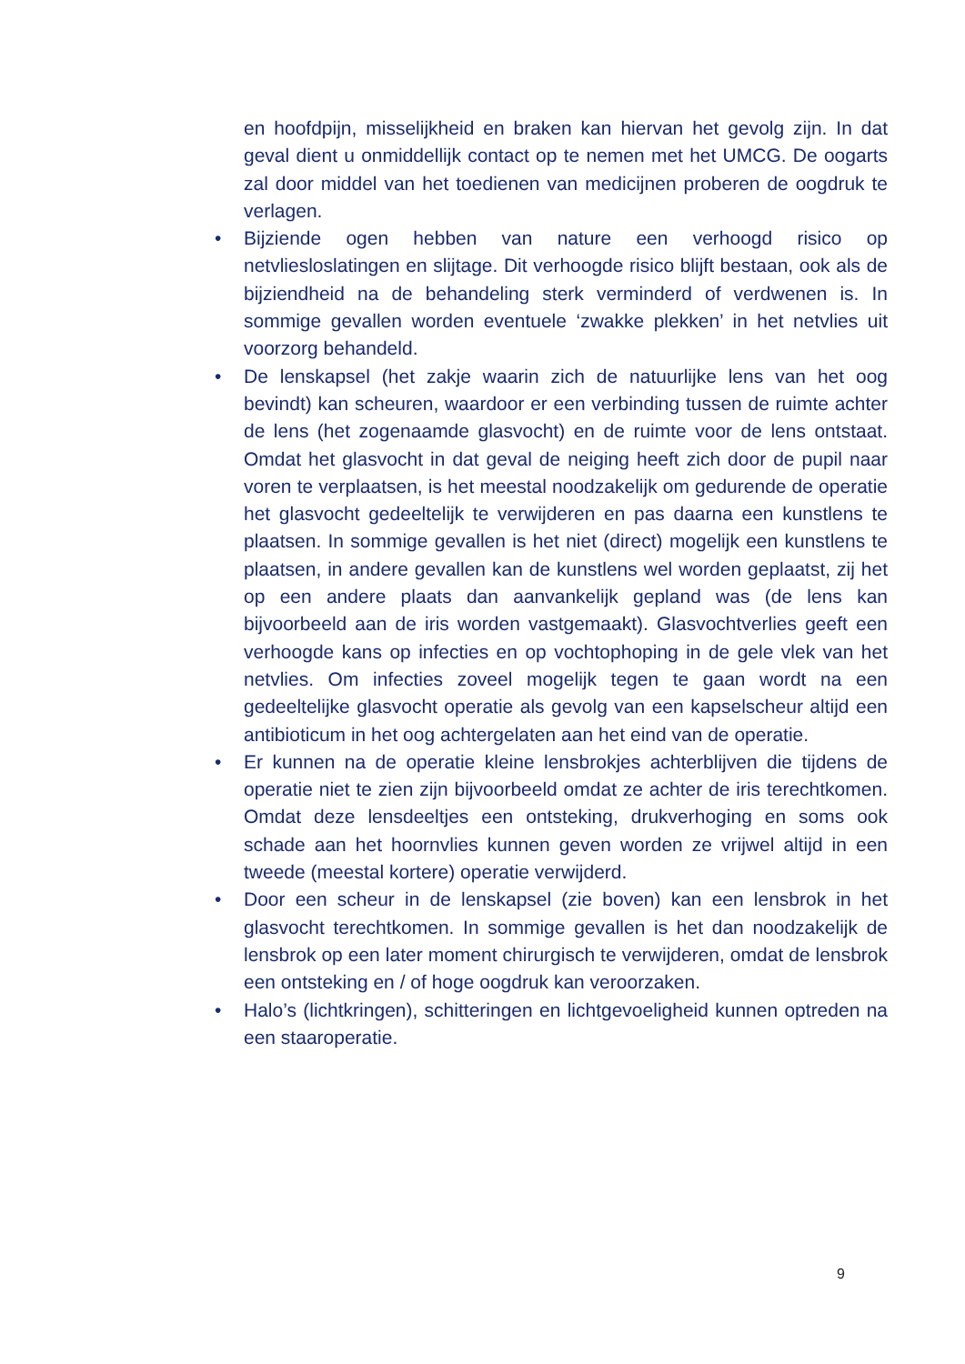en hoofdpijn, misselijkheid en braken kan hiervan het gevolg zijn. In dat geval dient u onmiddellijk contact op te nemen met het UMCG. De oogarts zal door middel van het toedienen van medicijnen proberen de oogdruk te verlagen.
• Bijziende ogen hebben van nature een verhoogd risico op netvliesloslatingen en slijtage. Dit verhoogde risico blijft bestaan, ook als de bijziendheid na de behandeling sterk verminderd of verdwenen is. In sommige gevallen worden eventuele ‘zwakke plekken’ in het netvlies uit voorzorg behandeld.
• De lenskapsel (het zakje waarin zich de natuurlijke lens van het oog bevindt) kan scheuren, waardoor er een verbinding tussen de ruimte achter de lens (het zogenaamde glasvocht) en de ruimte voor de lens ontstaat. Omdat het glasvocht in dat geval de neiging heeft zich door de pupil naar voren te verplaatsen, is het meestal noodzakelijk om gedurende de operatie het glasvocht gedeeltelijk te verwijderen en pas daarna een kunstlens te plaatsen. In sommige gevallen is het niet (direct) mogelijk een kunstlens te plaatsen, in andere gevallen kan de kunstlens wel worden geplaatst, zij het op een andere plaats dan aanvankelijk gepland was (de lens kan bijvoorbeeld aan de iris worden vastgemaakt). Glasvochtverlies geeft een verhoogde kans op infecties en op vochtophoping in de gele vlek van het netvlies. Om infecties zoveel mogelijk tegen te gaan wordt na een gedeeltelijke glasvocht operatie als gevolg van een kapselscheur altijd een antibioticum in het oog achtergelaten aan het eind van de operatie.
• Er kunnen na de operatie kleine lensbrokjes achterblijven die tijdens de operatie niet te zien zijn bijvoorbeeld omdat ze achter de iris terechtkomen. Omdat deze lensdeeltjes een ontsteking, drukverhoging en soms ook schade aan het hoornvlies kunnen geven worden ze vrijwel altijd in een tweede (meestal kortere) operatie verwijderd.
• Door een scheur in de lenskapsel (zie boven) kan een lensbrok in het glasvocht terechtkomen. In sommige gevallen is het dan noodzakelijk de lensbrok op een later moment chirurgisch te verwijderen, omdat de lensbrok een ontsteking en / of hoge oogdruk kan veroorzaken.
• Halo’s (lichtkringen), schitteringen en lichtgevoeligheid kunnen optreden na een staaroperatie.
9